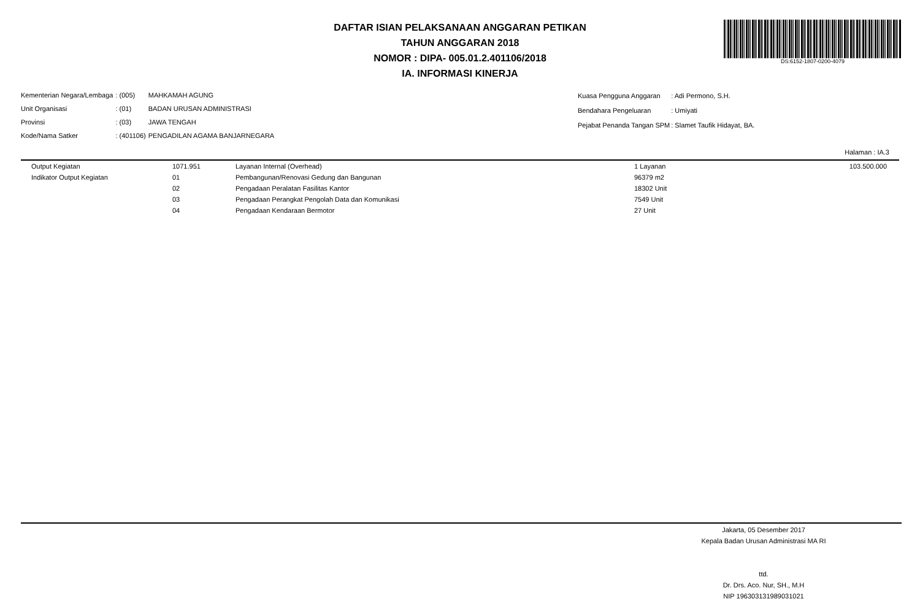DAFTAR ISIAN PELAKSANAAN ANGGARAN PETIKAN
TAHUN ANGGARAN 2018
NOMOR : DIPA- 005.01.2.401106/2018
IA. INFORMASI KINERJA
DS:6152-1807-0200-4079
| Kementerian Negara/Lembaga | : (005) | MAHKAMAH AGUNG |
| Unit Organisasi | : (01) | BADAN URUSAN ADMINISTRASI |
| Provinsi | : (03) | JAWA TENGAH |
| Kode/Nama Satker | : (401106) | PENGADILAN AGAMA BANJARNEGARA |
| Kuasa Pengguna Anggaran | : Adi Permono, S.H. |
| Bendahara Pengeluaran | : Umiyati |
| Pejabat Penanda Tangan SPM | : Slamet Taufik Hidayat, BA. |
Halaman : IA.3
| | Output Kegiatan | 1071.951 | Layanan Internal (Overhead) | 1 Layanan | 103.500.000 |
| | Indikator Output Kegiatan | 01 | Pembangunan/Renovasi Gedung dan Bangunan | 96379 m2 | |
| | | 02 | Pengadaan Peralatan Fasilitas Kantor | 18302 Unit | |
| | | 03 | Pengadaan Perangkat Pengolah Data dan Komunikasi | 7549 Unit | |
| | | 04 | Pengadaan Kendaraan Bermotor | 27 Unit | |
Jakarta, 05 Desember 2017
Kepala Badan Urusan Administrasi MA RI
ttd.
Dr. Drs. Aco. Nur, SH., M.H
NIP 196303131989031021